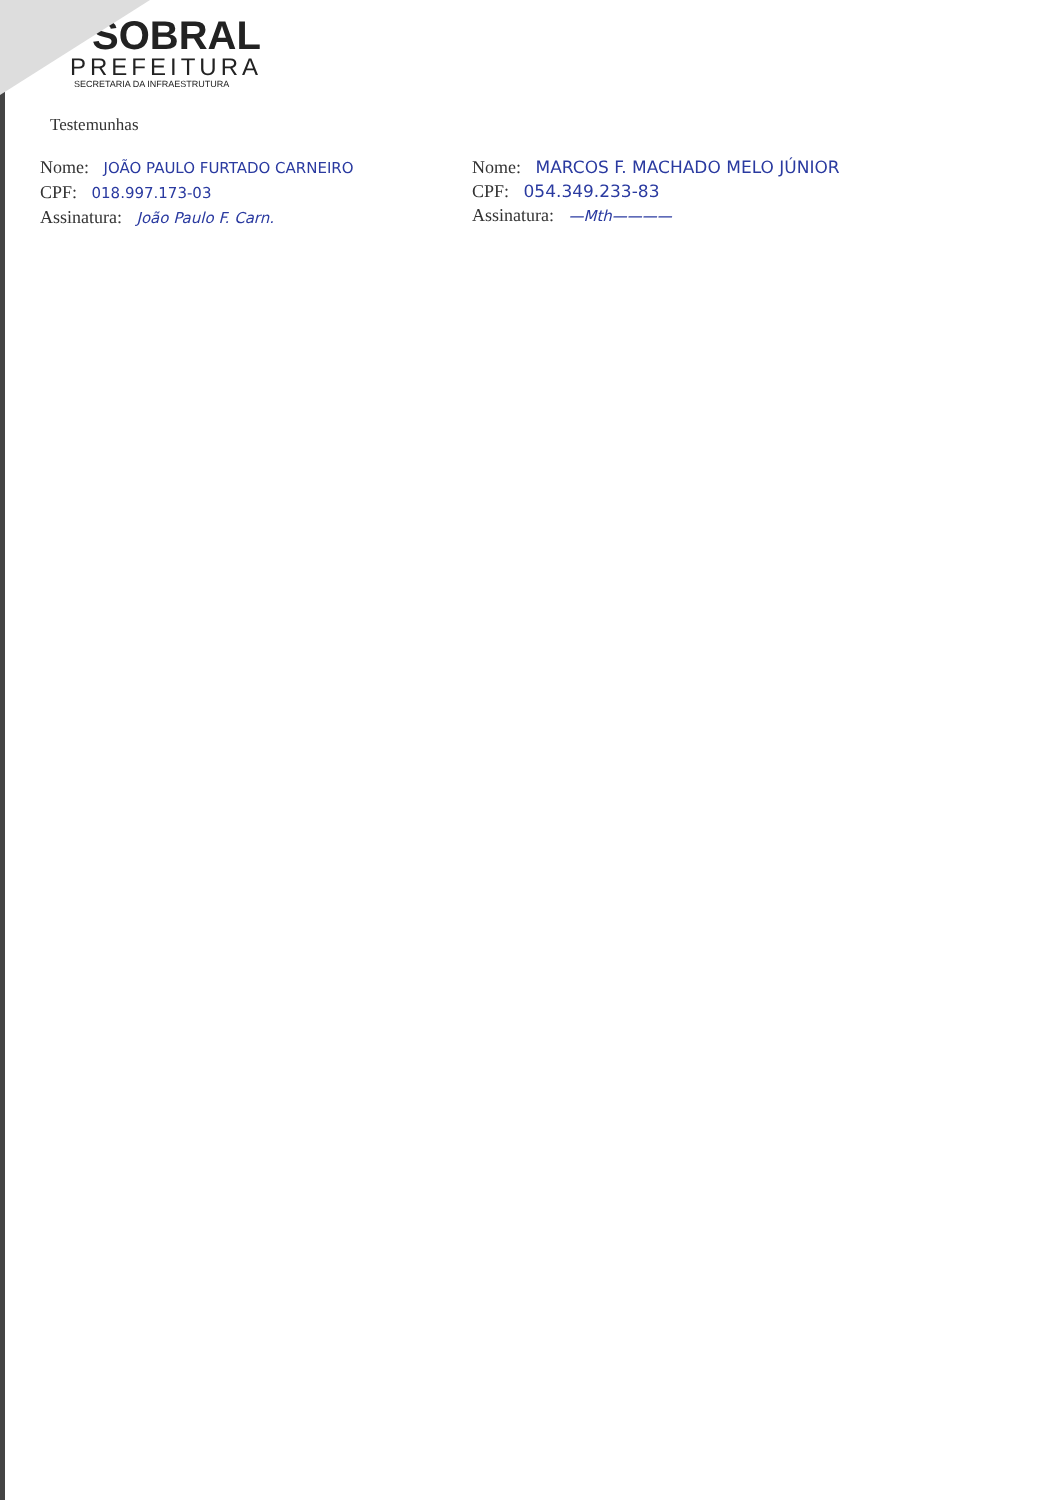SOBRAL
PREFEITURA
SECRETARIA DA INFRAESTRUTURA
Testemunhas
Nome: JOÃO PAULO FURTADO CARNEIRO
CPF: 018.997.173-03
Assinatura: João Paulo F. Carn.
Nome: MARCOS F. MACHADO MELO JÚNIOR
CPF: 054.349.233-83
Assinatura: —Mth————